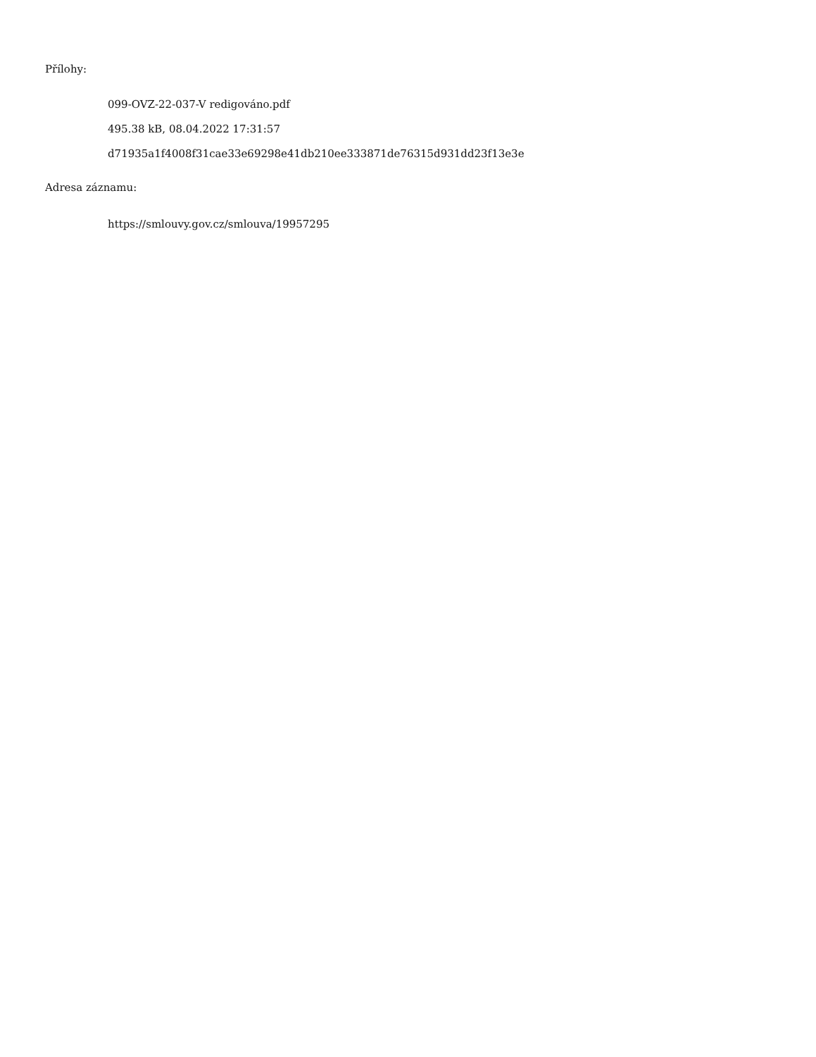Přílohy:
099-OVZ-22-037-V redigováno.pdf
495.38 kB, 08.04.2022 17:31:57
d71935a1f4008f31cae33e69298e41db210ee333871de76315d931dd23f13e3e
Adresa záznamu:
https://smlouvy.gov.cz/smlouva/19957295